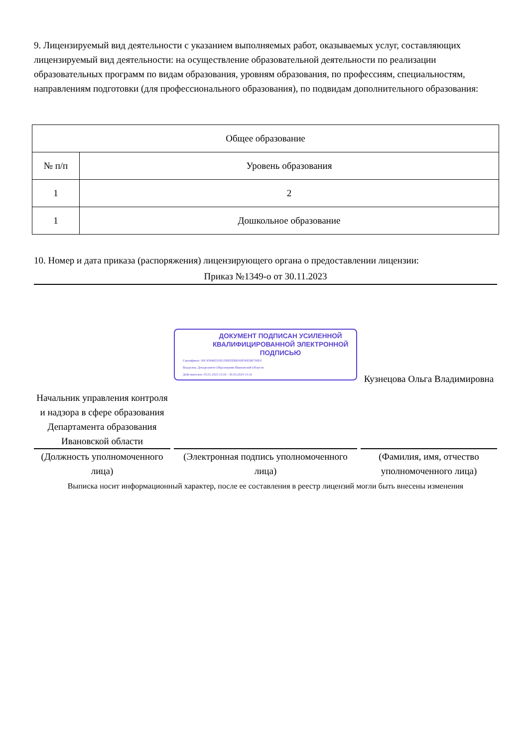9. Лицензируемый вид деятельности с указанием выполняемых работ, оказываемых услуг, составляющих лицензируемый вид деятельности: на осуществление образовательной деятельности по реализации образовательных программ по видам образования, уровням образования, по профессиям, специальностям, направлениям подготовки (для профессионального образования), по подвидам дополнительного образования:
| Общее образование | |
| --- | --- |
| № п/п | Уровень образования |
| 1 | 2 |
| 1 | Дошкольное образование |
10. Номер и дата приказа (распоряжения) лицензирующего органа о предоставлении лицензии:
Приказ №1349-о от 30.11.2023
Начальник управления контроля и надзора в сфере образования Департамента образования Ивановской области
(Должность уполномоченного лица)
ДОКУМЕНТ ПОДПИСАН УСИЛЕННОЙ КВАЛИФИЦИРОВАННОЙ ЭЛЕКТРОННОЙ ПОДПИСЬЮ
Сертификат: 00C43946E91B1299D3DB0A9F80EB6700E0
Владелец: Департамент Образования Ивановской Области
Действителен: 05.01.2023 13:16 - 30.03.2024 13:16
(Электронная подпись уполномоченного лица)
Кузнецова Ольга Владимировна
(Фамилия, имя, отчество уполномоченного лица)
Выписка носит информационный характер, после ее составления в реестр лицензий могли быть внесены изменения